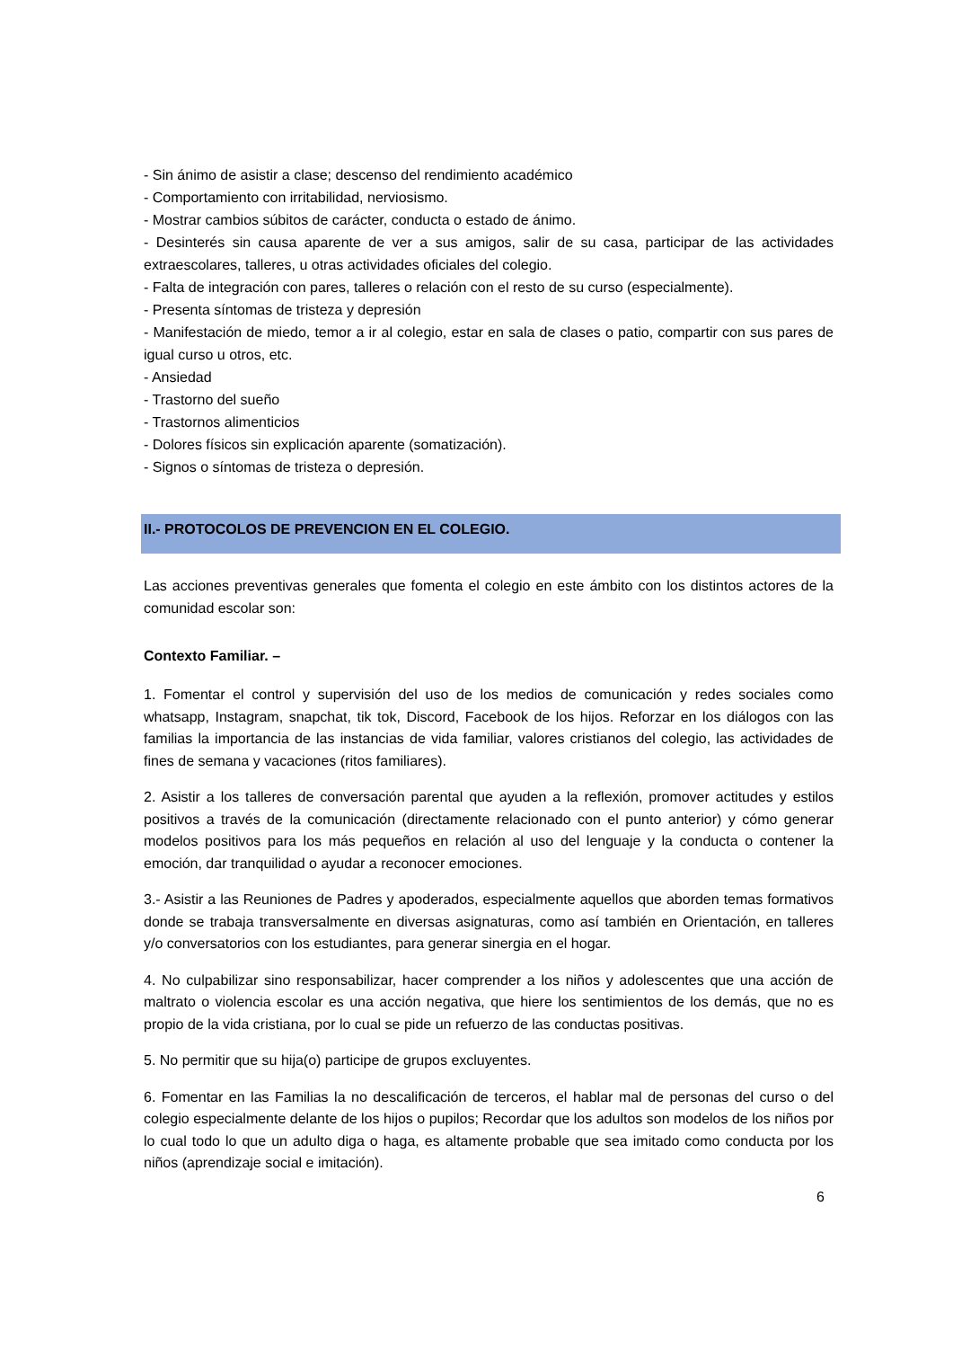- Sin ánimo de asistir a clase; descenso del rendimiento académico
- Comportamiento con irritabilidad, nerviosismo.
- Mostrar cambios súbitos de carácter, conducta o estado de ánimo.
- Desinterés sin causa aparente de ver a sus amigos, salir de su casa, participar de las actividades extraescolares, talleres, u otras actividades oficiales del colegio.
- Falta de integración con pares, talleres o relación con el resto de su curso (especialmente).
- Presenta síntomas de tristeza y depresión
- Manifestación de miedo, temor a ir al colegio, estar en sala de clases o patio, compartir con sus pares de igual curso u otros, etc.
- Ansiedad
- Trastorno del sueño
- Trastornos alimenticios
- Dolores físicos sin explicación aparente (somatización).
- Signos o síntomas de tristeza o depresión.
II.- PROTOCOLOS DE PREVENCION EN EL COLEGIO.
Las acciones preventivas generales que fomenta el colegio en este ámbito con los distintos actores de la comunidad escolar son:
Contexto Familiar. –
1. Fomentar el control y supervisión del uso de los medios de comunicación y redes sociales como whatsapp, Instagram, snapchat, tik tok, Discord, Facebook de los hijos. Reforzar en los diálogos con las familias la importancia de las instancias de vida familiar, valores cristianos del colegio, las actividades de fines de semana y vacaciones (ritos familiares).
2. Asistir a los talleres de conversación parental que ayuden a la reflexión, promover actitudes y estilos positivos a través de la comunicación (directamente relacionado con el punto anterior) y cómo generar modelos positivos para los más pequeños en relación al uso del lenguaje y la conducta o contener la emoción, dar tranquilidad o ayudar a reconocer emociones.
3.- Asistir a las Reuniones de Padres y apoderados, especialmente aquellos que aborden temas formativos donde se trabaja transversalmente en diversas asignaturas, como así también en Orientación, en talleres y/o conversatorios con los estudiantes, para generar sinergia en el hogar.
4. No culpabilizar sino responsabilizar, hacer comprender a los niños y adolescentes que una acción de maltrato o violencia escolar es una acción negativa, que hiere los sentimientos de los demás, que no es propio de la vida cristiana, por lo cual se pide un refuerzo de las conductas positivas.
5. No permitir que su hija(o) participe de grupos excluyentes.
6. Fomentar en las Familias la no descalificación de terceros, el hablar mal de personas del curso o del colegio especialmente delante de los hijos o pupilos; Recordar que los adultos son modelos de los niños por lo cual todo lo que un adulto diga o haga, es altamente probable que sea imitado como conducta por los niños (aprendizaje social e imitación).
6